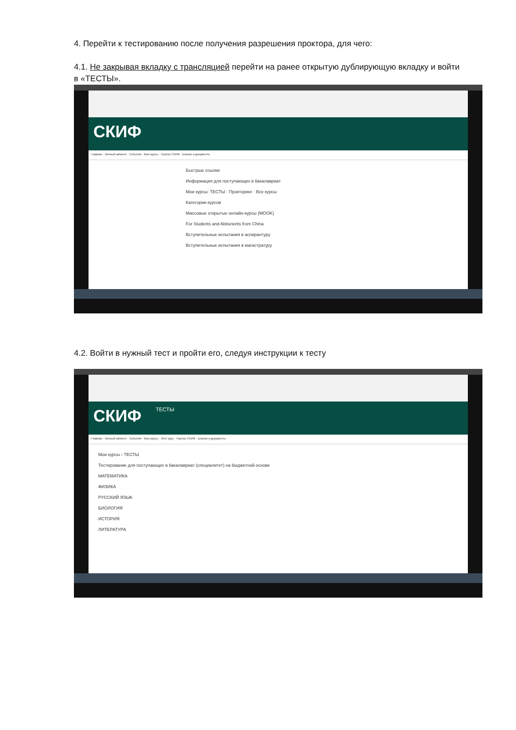4. Перейти к тестированию после получения разрешения проктора, для чего:
4.1. Не закрывая вкладку с трансляцией перейти на ранее открытую дублирующую вкладку и войти в «ТЕСТЫ».
СКИФ
Главная · Личный кабинет · События · Мои курсы · Портал СКИФ · Бланки и документы
Быстрые ссылки
Информация для поступающих в бакалавриат
Мои курсы: ТЕСТЫ · Прокторинг · Все курсы
Категории курсов
Массовые открытые онлайн-курсы (MOOK)
For Students and Abiturients from China
Вступительные испытания в аспирантуру
Вступительные испытания в магистратуру
4.2. Войти в нужный тест и пройти его, следуя инструкции к тесту
СКИФ ТЕСТЫ
Главная · Личный кабинет · События · Мои курсы · Этот курс · Портал СКИФ · Бланки и документы
Мои курсы › ТЕСТЫ
Тестирование для поступающих в бакалавриат (специалитет) на бюджетной основе
МАТЕМАТИКА
ФИЗИКА
РУССКИЙ ЯЗЫК
БИОЛОГИЯ
ИСТОРИЯ
ЛИТЕРАТУРА